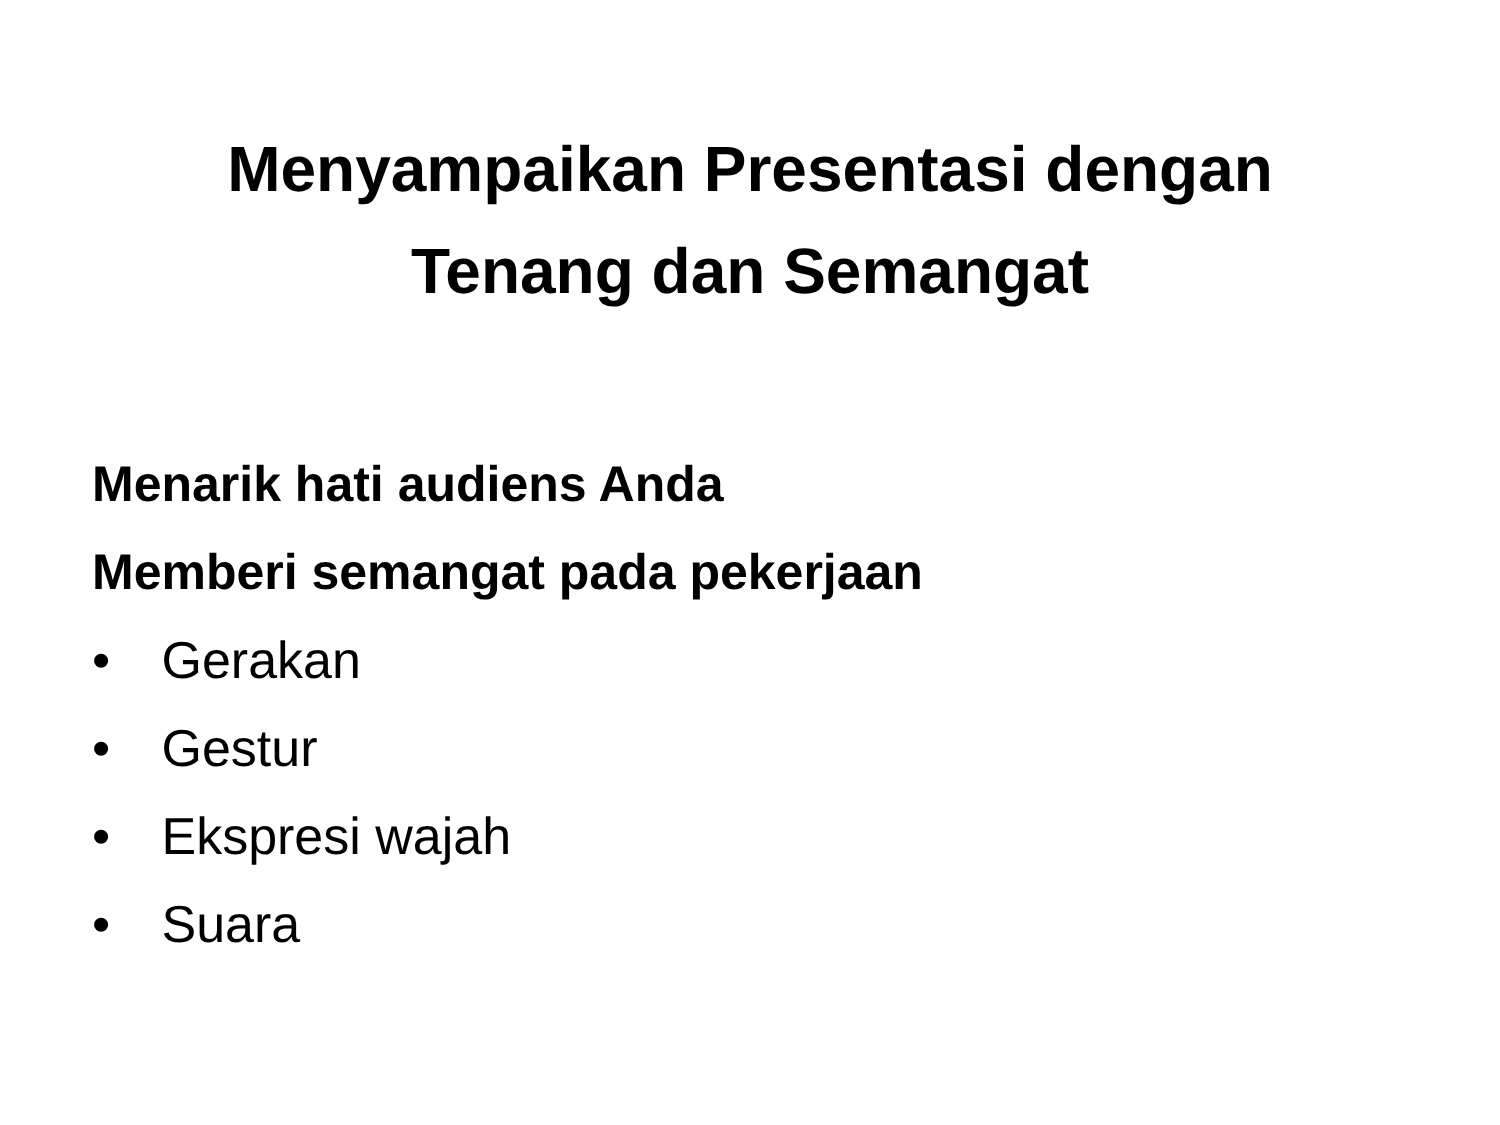Menyampaikan Presentasi dengan
Tenang dan Semangat
Menarik hati audiens Anda
Memberi semangat pada pekerjaan
• Gerakan
• Gestur
• Ekspresi wajah
• Suara